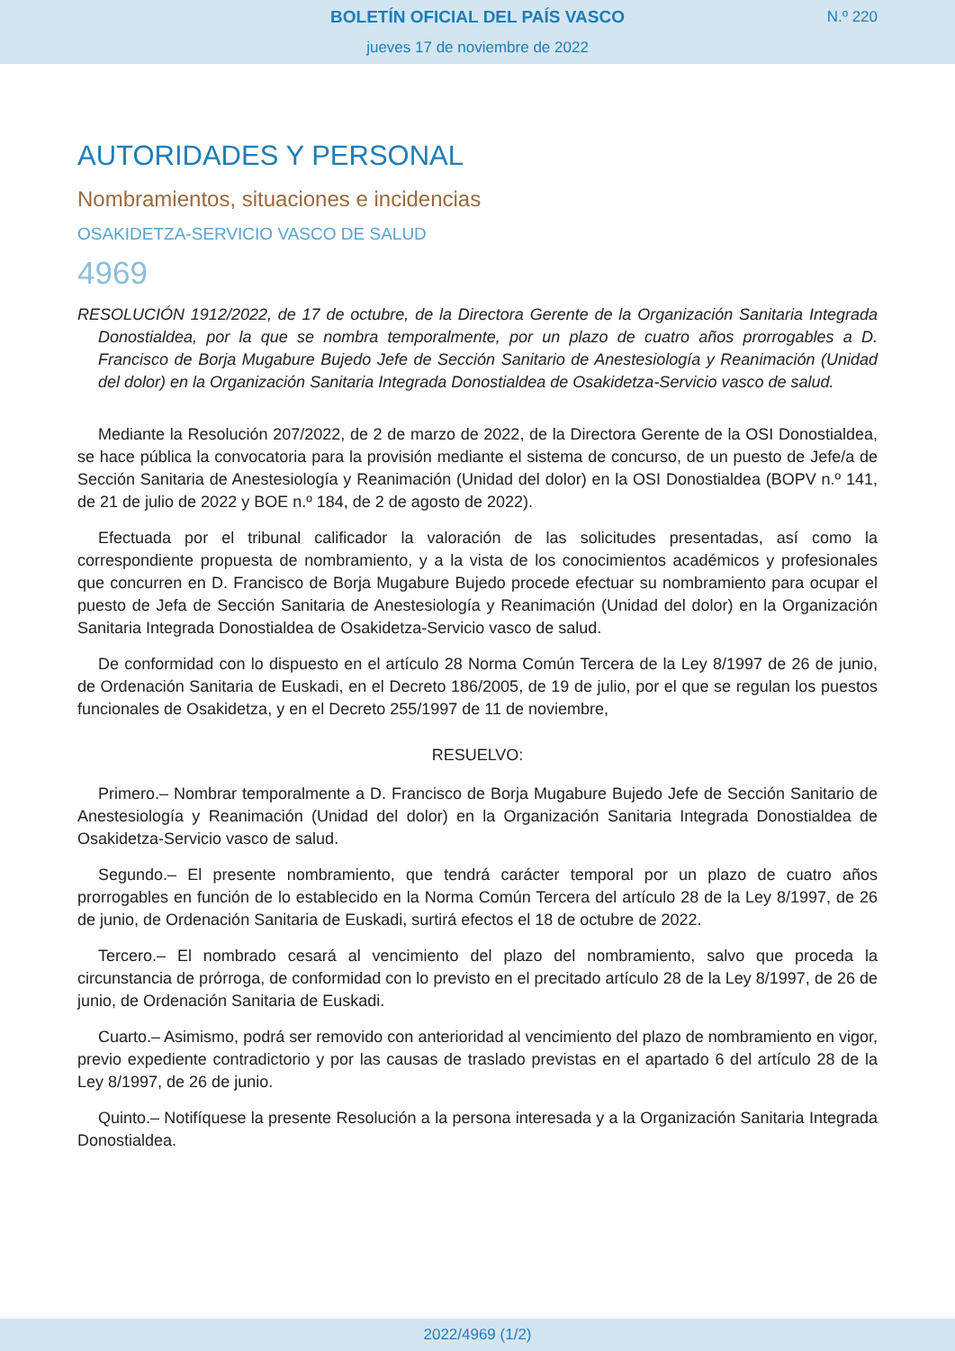BOLETÍN OFICIAL DEL PAÍS VASCO
jueves 17 de noviembre de 2022
N.º 220
AUTORIDADES Y PERSONAL
Nombramientos, situaciones e incidencias
OSAKIDETZA-SERVICIO VASCO DE SALUD
4969
RESOLUCIÓN 1912/2022, de 17 de octubre, de la Directora Gerente de la Organización Sanitaria Integrada Donostialdea, por la que se nombra temporalmente, por un plazo de cuatro años prorrogables a D. Francisco de Borja Mugabure Bujedo Jefe de Sección Sanitario de Anestesiología y Reanimación (Unidad del dolor) en la Organización Sanitaria Integrada Donostialdea de Osakidetza-Servicio vasco de salud.
Mediante la Resolución 207/2022, de 2 de marzo de 2022, de la Directora Gerente de la OSI Donostialdea, se hace pública la convocatoria para la provisión mediante el sistema de concurso, de un puesto de Jefe/a de Sección Sanitaria de Anestesiología y Reanimación (Unidad del dolor) en la OSI Donostialdea (BOPV n.º 141, de 21 de julio de 2022 y BOE n.º 184, de 2 de agosto de 2022).
Efectuada por el tribunal calificador la valoración de las solicitudes presentadas, así como la correspondiente propuesta de nombramiento, y a la vista de los conocimientos académicos y profesionales que concurren en D. Francisco de Borja Mugabure Bujedo procede efectuar su nombramiento para ocupar el puesto de Jefa de Sección Sanitaria de Anestesiología y Reanimación (Unidad del dolor) en la Organización Sanitaria Integrada Donostialdea de Osakidetza-Servicio vasco de salud.
De conformidad con lo dispuesto en el artículo 28 Norma Común Tercera de la Ley 8/1997 de 26 de junio, de Ordenación Sanitaria de Euskadi, en el Decreto 186/2005, de 19 de julio, por el que se regulan los puestos funcionales de Osakidetza, y en el Decreto 255/1997 de 11 de noviembre,
RESUELVO:
Primero.– Nombrar temporalmente a D. Francisco de Borja Mugabure Bujedo Jefe de Sección Sanitario de Anestesiología y Reanimación (Unidad del dolor) en la Organización Sanitaria Integrada Donostialdea de Osakidetza-Servicio vasco de salud.
Segundo.– El presente nombramiento, que tendrá carácter temporal por un plazo de cuatro años prorrogables en función de lo establecido en la Norma Común Tercera del artículo 28 de la Ley 8/1997, de 26 de junio, de Ordenación Sanitaria de Euskadi, surtirá efectos el 18 de octubre de 2022.
Tercero.– El nombrado cesará al vencimiento del plazo del nombramiento, salvo que proceda la circunstancia de prórroga, de conformidad con lo previsto en el precitado artículo 28 de la Ley 8/1997, de 26 de junio, de Ordenación Sanitaria de Euskadi.
Cuarto.– Asimismo, podrá ser removido con anterioridad al vencimiento del plazo de nombramiento en vigor, previo expediente contradictorio y por las causas de traslado previstas en el apartado 6 del artículo 28 de la Ley 8/1997, de 26 de junio.
Quinto.– Notifíquese la presente Resolución a la persona interesada y a la Organización Sanitaria Integrada Donostialdea.
2022/4969 (1/2)